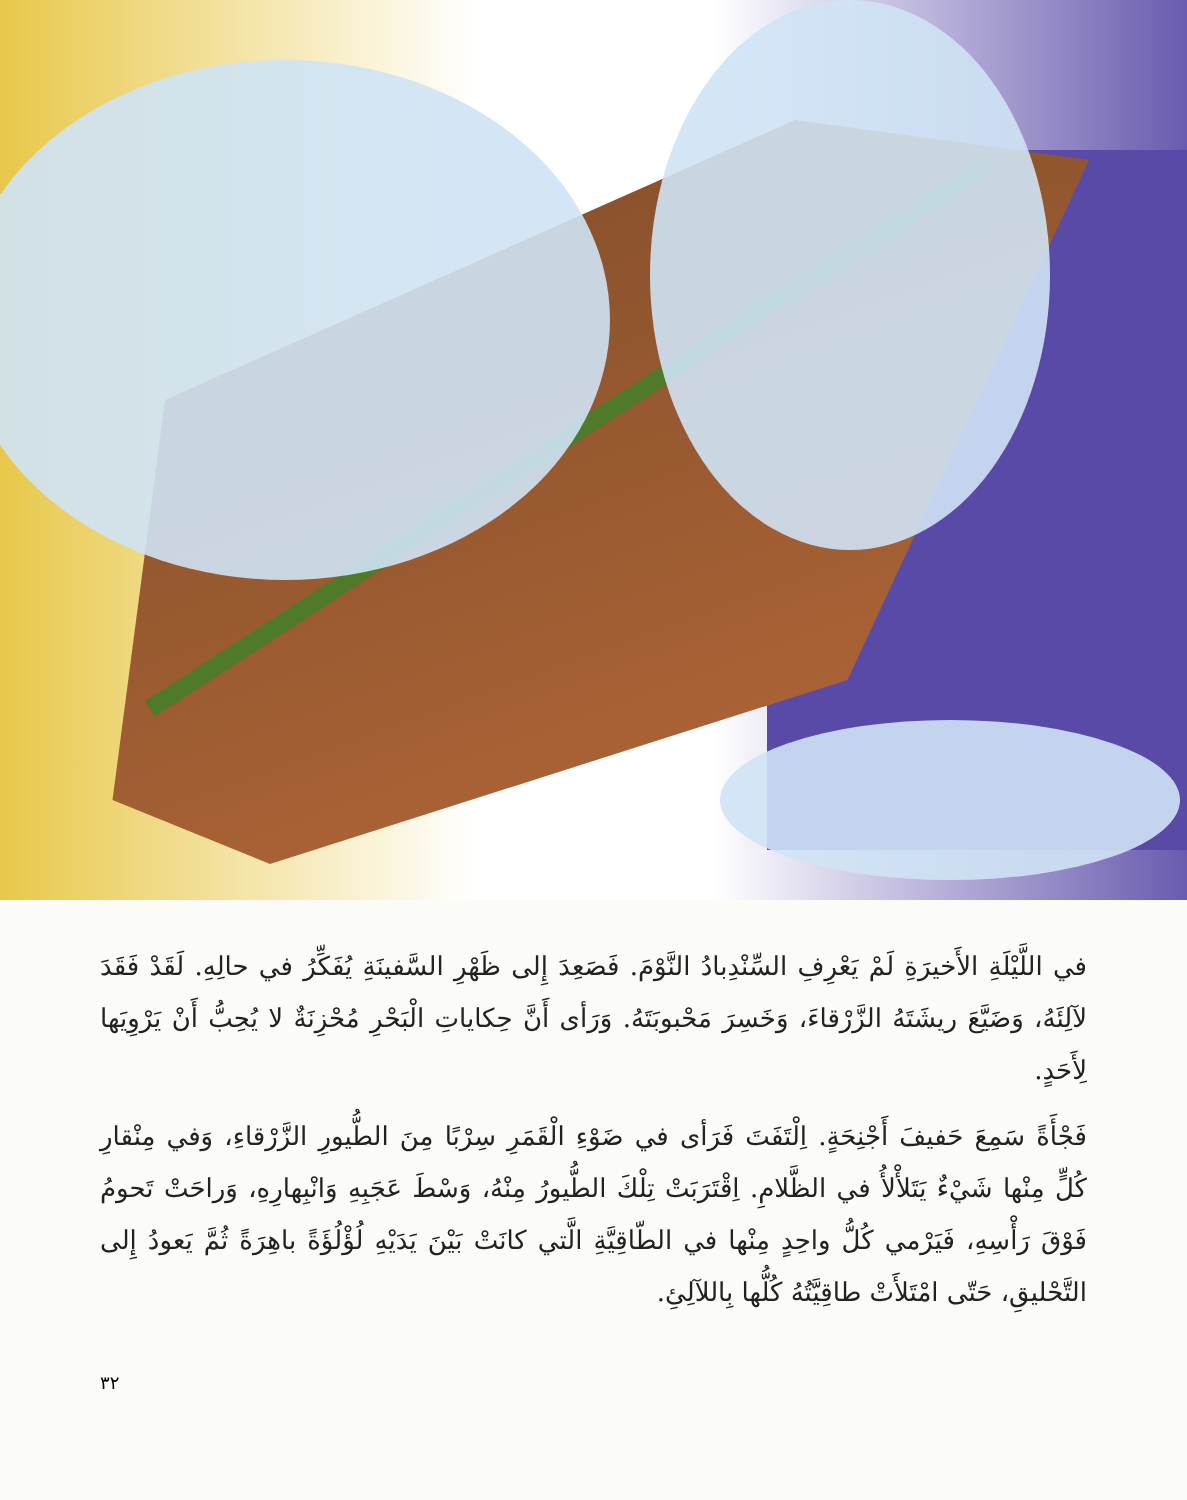في اللَّيْلَةِ الأَخيرَةِ لَمْ يَعْرِفِ السِّنْدِبادُ النَّوْمَ. فَصَعِدَ إِلى ظَهْرِ السَّفينَةِ يُفَكِّرُ في حالِهِ. لَقَدْ فَقَدَ لآلِئَهُ، وَضَيَّعَ ريشَتَهُ الزَّرْقاءَ، وَخَسِرَ مَحْبوبَتَهُ. وَرَأى أَنَّ حِكاياتِ الْبَحْرِ مُحْزِنَةٌ لا يُحِبُّ أَنْ يَرْوِيَها لِأَحَدٍ.
فَجْأَةً سَمِعَ حَفيفَ أَجْنِحَةٍ. اِلْتَفَتَ فَرَأى في ضَوْءِ الْقَمَرِ سِرْبًا مِنَ الطُّيورِ الزَّرْقاءِ، وَفي مِنْقارِ كُلٍّ مِنْها شَيْءٌ يَتَلأْلأُ في الظَّلامِ. اِقْتَرَبَتْ تِلْكَ الطُّيورُ مِنْهُ، وَسْطَ عَجَبِهِ وَانْبِهارِهِ، وَراحَتْ تَحومُ فَوْقَ رَأْسِهِ، فَيَرْمي كُلُّ واحِدٍ مِنْها في الطّاقِيَّةِ الَّتي كانَتْ بَيْنَ يَدَيْهِ لُؤْلُؤَةً باهِرَةً ثُمَّ يَعودُ إِلى التَّحْليقِ، حَتّى امْتَلأَتْ طاقِيَّتُهُ كُلُّها بِاللآلِئِ.
٣٢